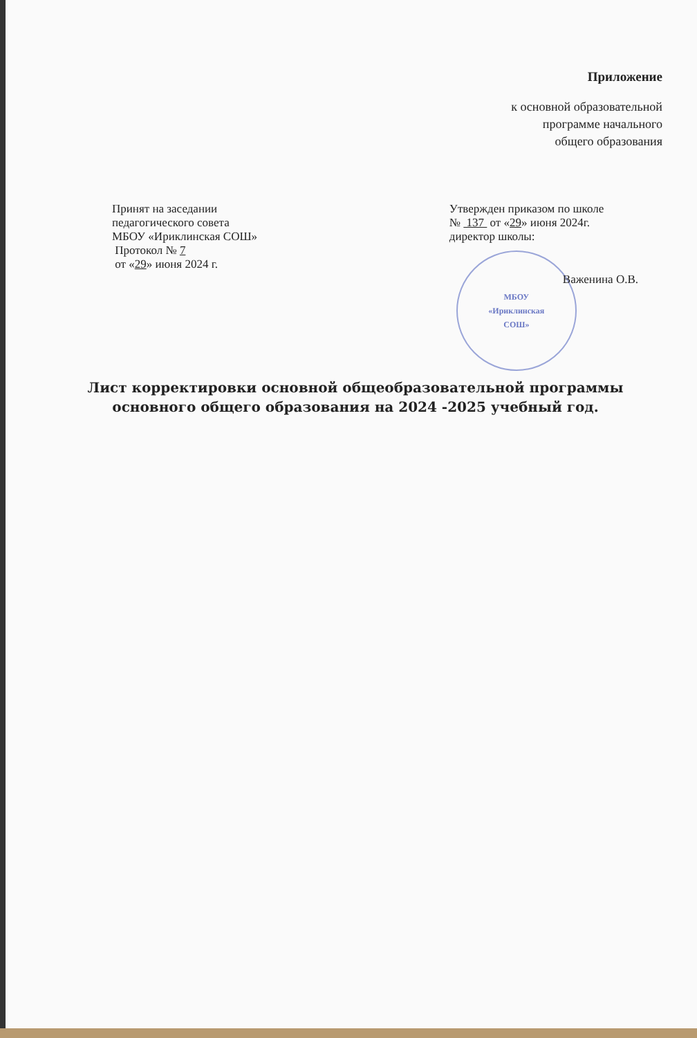Приложение
к основной образовательной
программе начального
общего образования
Принят на заседании
педагогического совета
МБОУ «Ириклинская СОШ»
Протокол № 7
от «29» июня 2024 г.
Утвержден приказом по школе
№ 137 от «29» июня 2024г.
директор школы:
МБОУ
«Ириклинская
СОШ»
Важенина О.В.
Лист корректировки основной общеобразовательной программы
основного общего образования на 2024 -2025 учебный год.